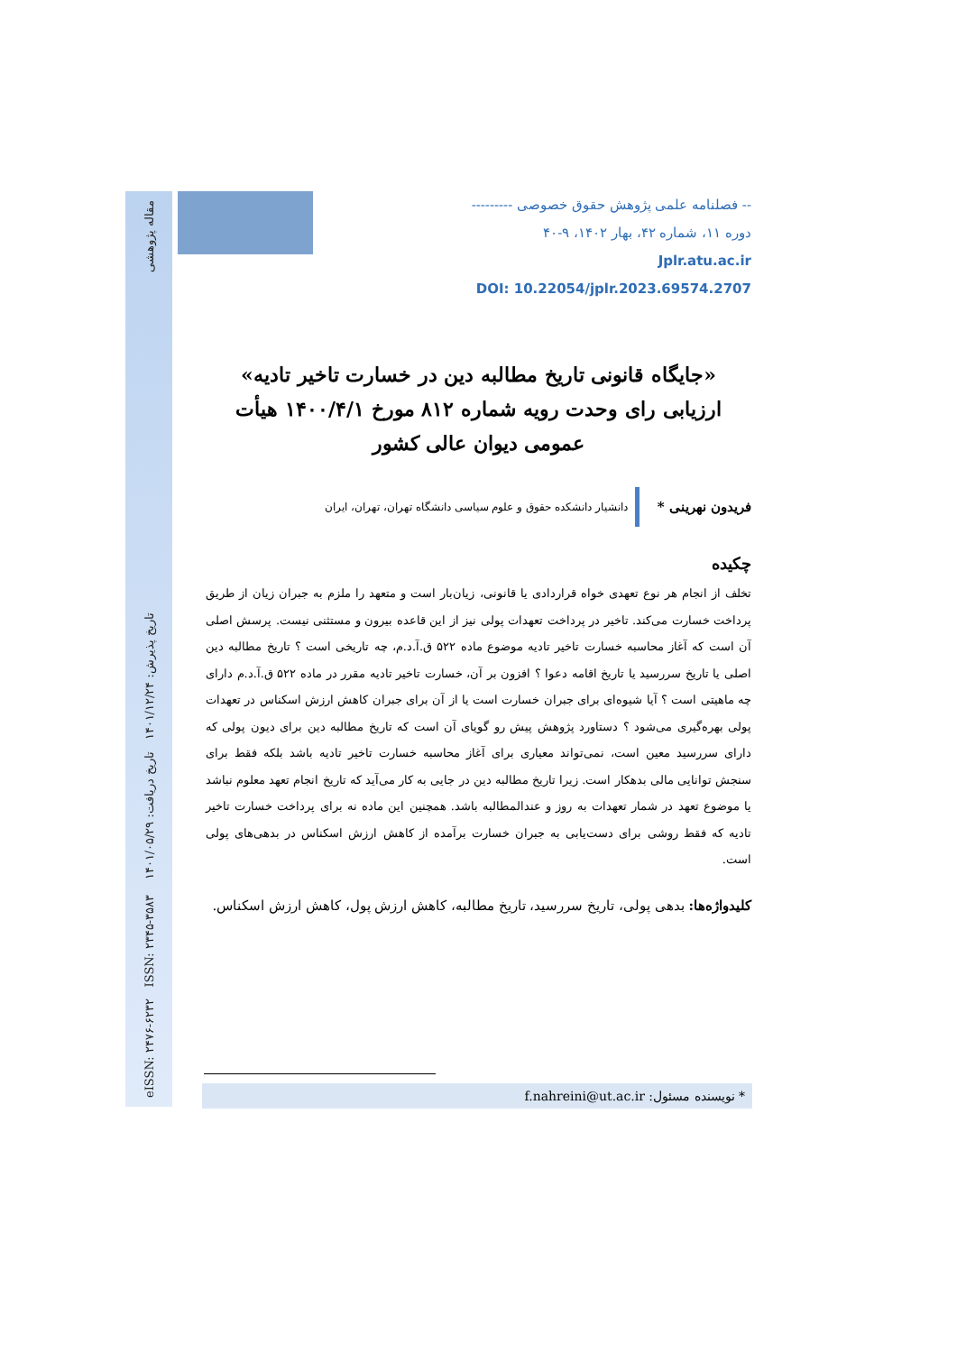eISSN: ۲۴۷۶-۶۲۳۲ ISSN: ۲۳۴۵-۳۵۸۳ تاریخ پذیرش: ۱۴۰۱/۱۲/۲۴ تاریخ دریافت: ۱۴۰۱/۰۵/۲۹ مقاله پژوهشی
-- فصلنامه علمی پژوهش حقوق خصوصی ---------
دوره ۱۱، شماره ۴۲، بهار ۱۴۰۲، ۹-۴۰
Jplr.atu.ac.ir
DOI: 10.22054/jplr.2023.69574.2707
«جایگاه قانونی تاریخ مطالبه دین در خسارت تاخیر تادیه»
ارزیابی رای وحدت رویه شماره ۸۱۲ مورخ ۱۴۰۰/۴/۱ هیأت
عمومی دیوان عالی کشور
فریدون نهرینی *
دانشیار دانشکده حقوق و علوم سیاسی دانشگاه تهران، تهران، ایران
چکیده
تخلف از انجام هر نوع تعهدی خواه قراردادی یا قانونی، زیان‌بار است و متعهد را ملزم به جبران زیان از طریق پرداخت خسارت می‌کند. تاخیر در پرداخت تعهدات پولی نیز از این قاعده بیرون و مستثنی نیست. پرسش اصلی آن است که آغاز محاسبه خسارت تاخیر تادیه موضوع ماده ۵۲۲ ق.آ.د.م، چه تاریخی است ؟ تاریخ مطالبه دین اصلی یا تاریخ سررسید یا تاریخ اقامه دعوا ؟ افزون بر آن، خسارت تاخیر تادیه مقرر در ماده ۵۲۲ ق.آ.د.م دارای چه ماهیتی است ؟ آیا شیوه‌ای برای جبران خسارت است یا از آن برای جبران کاهش ارزش اسکناس در تعهدات پولی بهره‌گیری می‌شود ؟ دستاورد پژوهش پیش رو گویای آن است که تاریخ مطالبه دین برای دیون پولی که دارای سررسید معین است، نمی‌تواند معیاری برای آغاز محاسبه خسارت تاخیر تادیه باشد بلکه فقط برای سنجش توانایی مالی بدهکار است. زیرا تاریخ مطالبه دین در جایی به کار می‌آید که تاریخ انجام تعهد معلوم نباشد یا موضوع تعهد در شمار تعهدات به روز و عندالمطالبه باشد. همچنین این ماده نه برای پرداخت خسارت تاخیر تادیه که فقط روشی برای دست‌یابی به جبران خسارت برآمده از کاهش ارزش اسکناس در بدهی‌های پولی است.
کلیدواژه‌ها: بدهی پولی، تاریخ سررسید، تاریخ مطالبه، کاهش ارزش پول، کاهش ارزش اسکناس.
* نویسنده مسئول: f.nahreini@ut.ac.ir